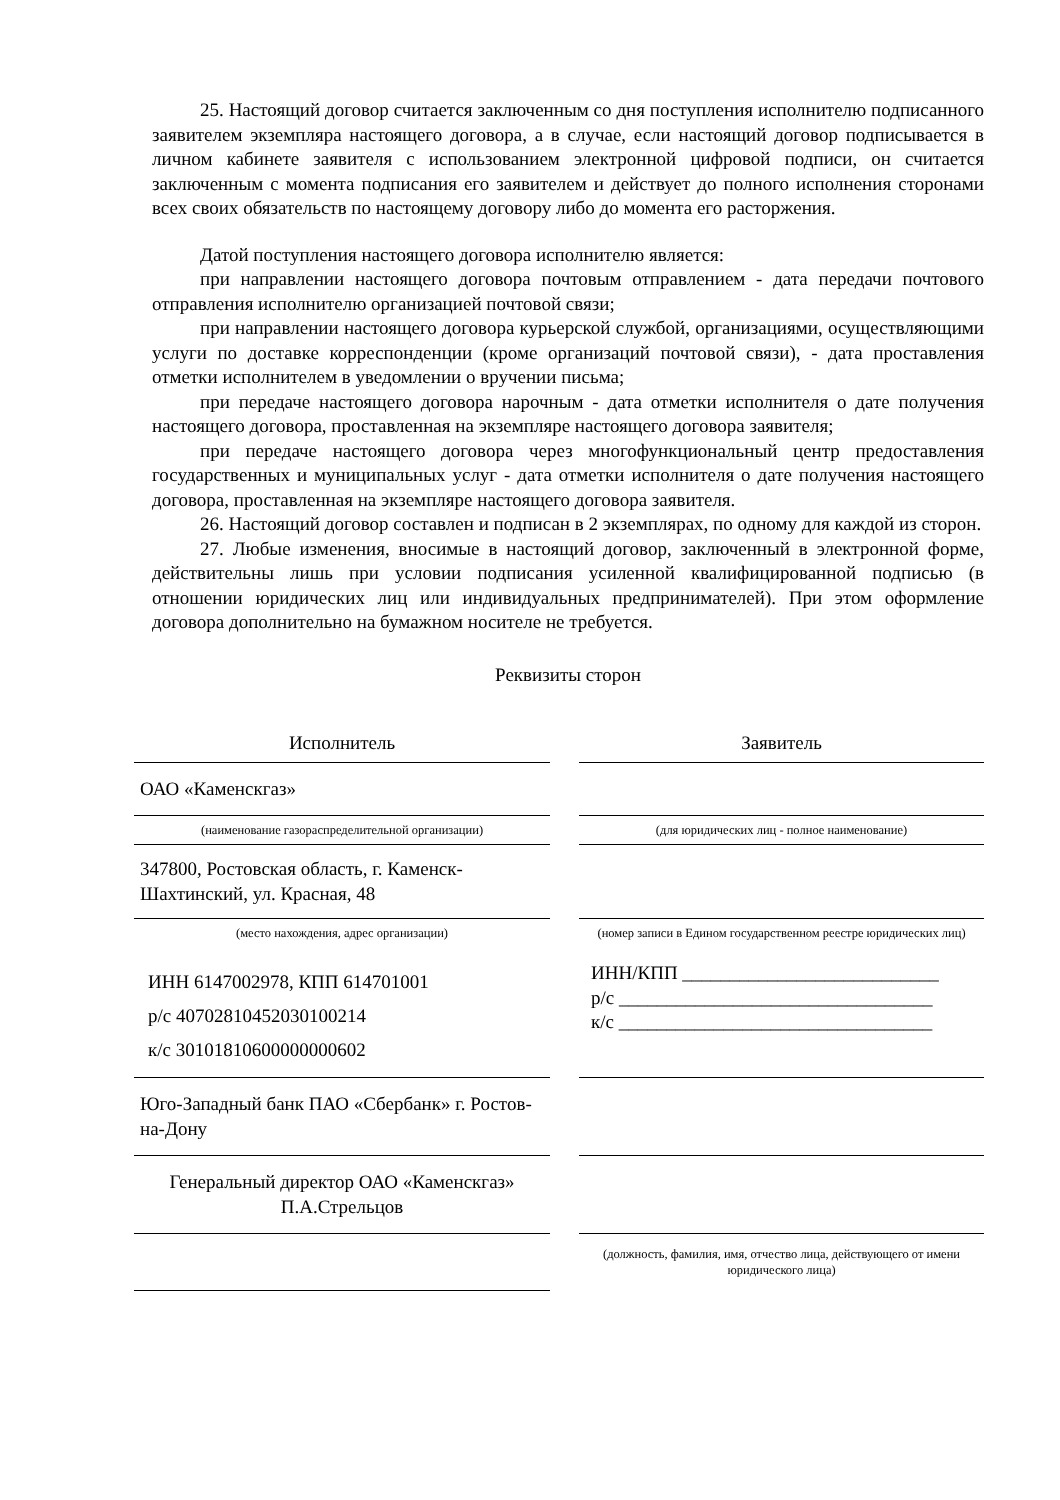25. Настоящий договор считается заключенным со дня поступления исполнителю подписанного заявителем экземпляра настоящего договора, а в случае, если настоящий договор подписывается в личном кабинете заявителя с использованием электронной цифровой подписи, он считается заключенным с момента подписания его заявителем и действует до полного исполнения сторонами всех своих обязательств по настоящему договору либо до момента его расторжения.
Датой поступления настоящего договора исполнителю является:
при направлении настоящего договора почтовым отправлением - дата передачи почтового отправления исполнителю организацией почтовой связи;
при направлении настоящего договора курьерской службой, организациями, осуществляющими услуги по доставке корреспонденции (кроме организаций почтовой связи), - дата проставления отметки исполнителем в уведомлении о вручении письма;
при передаче настоящего договора нарочным - дата отметки исполнителя о дате получения настоящего договора, проставленная на экземпляре настоящего договора заявителя;
при передаче настоящего договора через многофункциональный центр предоставления государственных и муниципальных услуг - дата отметки исполнителя о дате получения настоящего договора, проставленная на экземпляре настоящего договора заявителя.
26. Настоящий договор составлен и подписан в 2 экземплярах, по одному для каждой из сторон.
27. Любые изменения, вносимые в настоящий договор, заключенный в электронной форме, действительны лишь при условии подписания усиленной квалифицированной подписью (в отношении юридических лиц или индивидуальных предпринимателей). При этом оформление договора дополнительно на бумажном носителе не требуется.
Реквизиты сторон
| Исполнитель | | Заявитель |
| ОАО «Каменскгаз» | | |
| (наименование газораспределительной организации) | | (для юридических лиц - полное наименование) |
| 347800, Ростовская область, г. Каменск-Шахтинский, ул. Красная, 48 | | |
| (место нахождения, адрес организации) | | (номер записи в Едином государственном реестре юридических лиц) |
| ИНН 6147002978, КПП 614701001 р/с 40702810452030100214 к/с 30101810600000000602 | | ИНН/КПП ___________________________ р/с _________________________________ к/с _________________________________ |
| Юго-Западный банк ПАО «Сбербанк» г. Ростов-на-Дону | | |
| Генеральный директор ОАО «Каменскгаз» П.А.Стрельцов | | |
| | | (должность, фамилия, имя, отчество лица, действующего от имени юридического лица) |